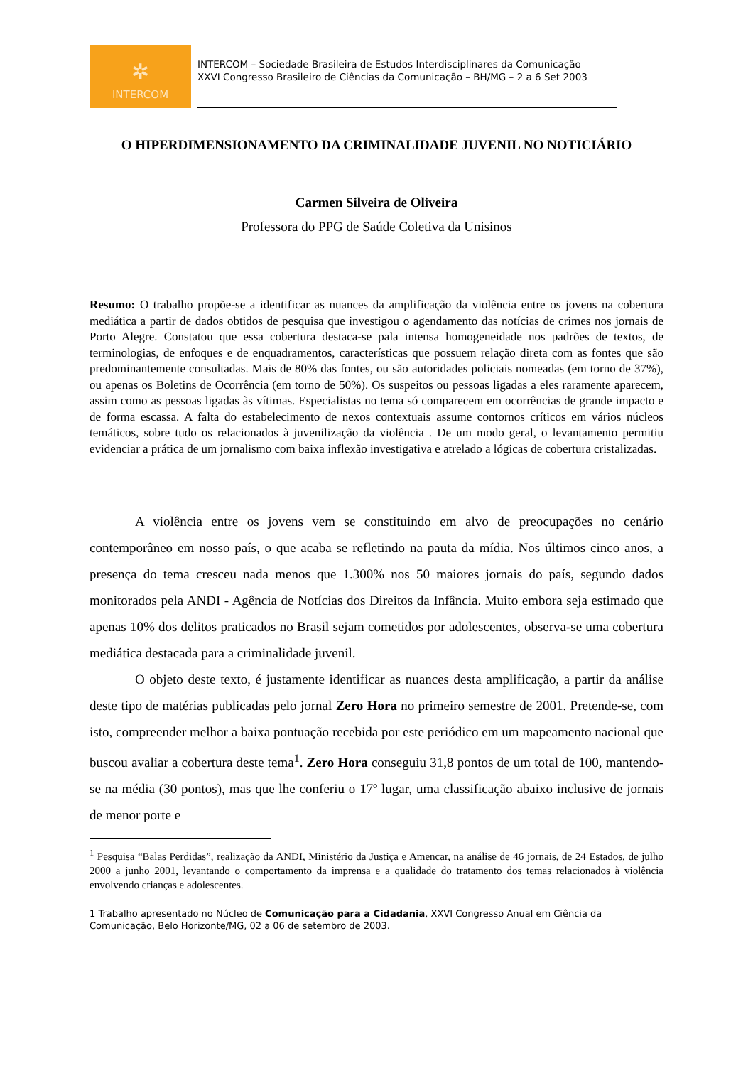✲
INTERCOM
INTERCOM – Sociedade Brasileira de Estudos Interdisciplinares da Comunicação
XXVI Congresso Brasileiro de Ciências da Comunicação – BH/MG – 2 a 6 Set 2003
O HIPERDIMENSIONAMENTO DA CRIMINALIDADE JUVENIL NO NOTICIÁRIO
Carmen Silveira de Oliveira
Professora do PPG de Saúde Coletiva da Unisinos
Resumo: O trabalho propõe-se a identificar as nuances da amplificação da violência entre os jovens na cobertura mediática a partir de dados obtidos de pesquisa que investigou o agendamento das notícias de crimes nos jornais de Porto Alegre. Constatou que essa cobertura destaca-se pala intensa homogeneidade nos padrões de textos, de terminologias, de enfoques e de enquadramentos, características que possuem relação direta com as fontes que são predominantemente consultadas. Mais de 80% das fontes, ou são autoridades policiais nomeadas (em torno de 37%), ou apenas os Boletins de Ocorrência (em torno de 50%). Os suspeitos ou pessoas ligadas a eles raramente aparecem, assim como as pessoas ligadas às vítimas. Especialistas no tema só comparecem em ocorrências de grande impacto e de forma escassa. A falta do estabelecimento de nexos contextuais assume contornos críticos em vários núcleos temáticos, sobre tudo os relacionados à juvenilização da violência . De um modo geral, o levantamento permitiu evidenciar a prática de um jornalismo com baixa inflexão investigativa e atrelado a lógicas de cobertura cristalizadas.
A violência entre os jovens vem se constituindo em alvo de preocupações no cenário contemporâneo em nosso país, o que acaba se refletindo na pauta da mídia. Nos últimos cinco anos, a presença do tema cresceu nada menos que 1.300% nos 50 maiores jornais do país, segundo dados monitorados pela ANDI - Agência de Notícias dos Direitos da Infância. Muito embora seja estimado que apenas 10% dos delitos praticados no Brasil sejam cometidos por adolescentes, observa-se uma cobertura mediática destacada para a criminalidade juvenil.
O objeto deste texto, é justamente identificar as nuances desta amplificação, a partir da análise deste tipo de matérias publicadas pelo jornal Zero Hora no primeiro semestre de 2001. Pretende-se, com isto, compreender melhor a baixa pontuação recebida por este periódico em um mapeamento nacional que buscou avaliar a cobertura deste tema<sup>1</sup>. Zero Hora conseguiu 31,8 pontos de um total de 100, mantendo-se na média (30 pontos), mas que lhe conferiu o 17º lugar, uma classificação abaixo inclusive de jornais de menor porte e
<sup>1</sup> Pesquisa “Balas Perdidas”, realização da ANDI, Ministério da Justiça e Amencar, na análise de 46 jornais, de 24 Estados, de julho 2000 a junho 2001, levantando o comportamento da imprensa e a qualidade do tratamento dos temas relacionados à violência envolvendo crianças e adolescentes.
1 Trabalho apresentado no Núcleo de Comunicação para a Cidadania, XXVI Congresso Anual em Ciência da Comunicação, Belo Horizonte/MG, 02 a 06 de setembro de 2003.